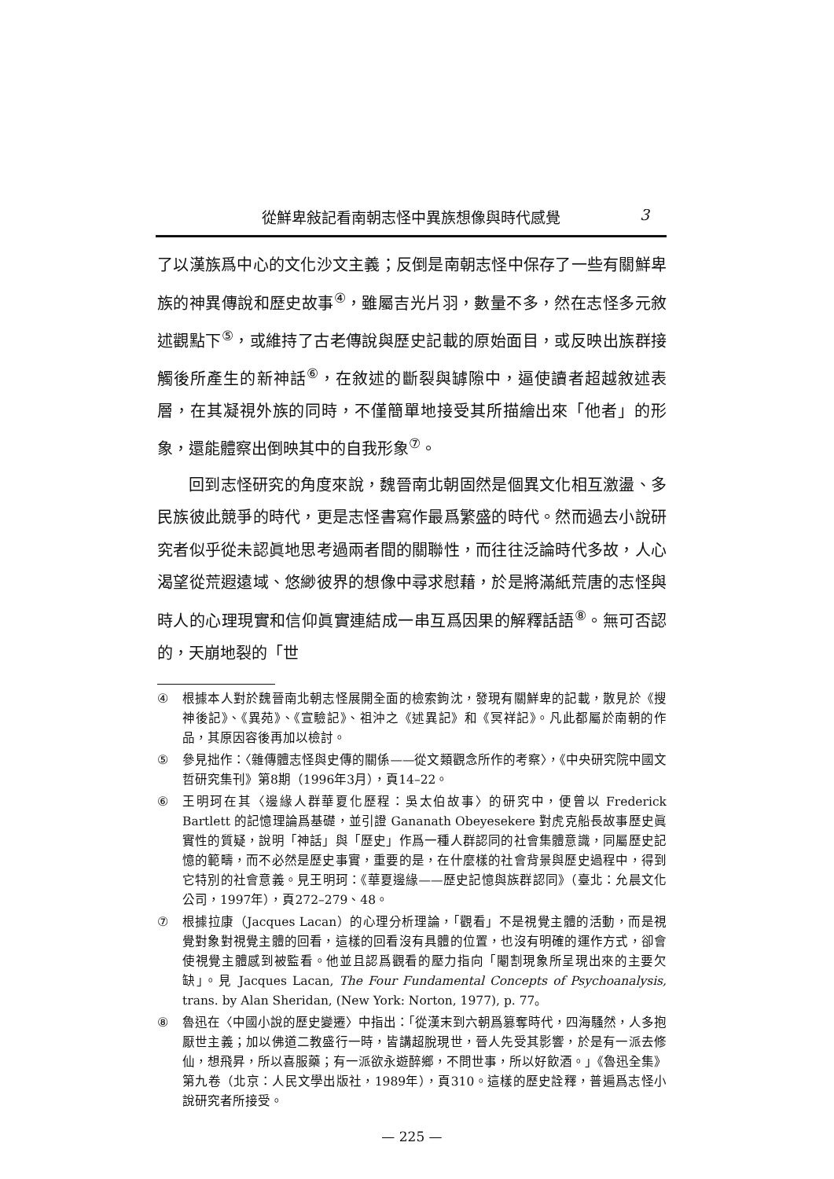從鮮卑敍記看南朝志怪中異族想像與時代感覺 3
了以漢族爲中心的文化沙文主義；反倒是南朝志怪中保存了一些有關鮮卑族的神異傳說和歷史故事<sup>④</sup>，雖屬吉光片羽，數量不多，然在志怪多元敘述觀點下<sup>⑤</sup>，或維持了古老傳說與歷史記載的原始面目，或反映出族群接觸後所產生的新神話<sup>⑥</sup>，在敘述的斷裂與罅隙中，逼使讀者超越敘述表層，在其凝視外族的同時，不僅簡單地接受其所描繪出來「他者」的形象，還能體察出倒映其中的自我形象<sup>⑦</sup>。
回到志怪研究的角度來說，魏晉南北朝固然是個異文化相互激盪、多民族彼此競爭的時代，更是志怪書寫作最爲繁盛的時代。然而過去小說研究者似乎從未認眞地思考過兩者間的關聯性，而往往泛論時代多故，人心渴望從荒遐遠域、悠緲彼界的想像中尋求慰藉，於是將滿紙荒唐的志怪與時人的心理現實和信仰眞實連結成一串互爲因果的解釋話語<sup>⑧</sup>。無可否認的，天崩地裂的「世
④ 根據本人對於魏晉南北朝志怪展開全面的檢索鉤沈，發現有關鮮卑的記載，散見於《搜神後記》、《異苑》、《宣驗記》、祖沖之《述異記》和《冥祥記》。凡此都屬於南朝的作品，其原因容後再加以檢討。
⑤ 參見拙作：〈雜傳體志怪與史傳的關係——從文類觀念所作的考察〉，《中央研究院中國文哲研究集刊》第8期（1996年3月），頁14–22。
⑥ 王明珂在其〈邊緣人群華夏化歷程：吳太伯故事〉的研究中，便曾以 Frederick Bartlett 的記憶理論爲基礎，並引證 Gananath Obeyesekere 對虎克船長故事歷史眞實性的質疑，說明「神話」與「歷史」作爲一種人群認同的社會集體意識，同屬歷史記憶的範疇，而不必然是歷史事實，重要的是，在什麼樣的社會背景與歷史過程中，得到它特別的社會意義。見王明珂：《華夏邊緣——歷史記憶與族群認同》（臺北：允晨文化公司，1997年），頁272–279、48。
⑦ 根據拉康（Jacques Lacan）的心理分析理論，「觀看」不是視覺主體的活動，而是視覺對象對視覺主體的回看，這樣的回看沒有具體的位置，也沒有明確的運作方式，卻會使視覺主體感到被監看。他並且認爲觀看的壓力指向「閹割現象所呈現出來的主要欠缺」。見 Jacques Lacan, The Four Fundamental Concepts of Psychoanalysis, trans. by Alan Sheridan, (New York: Norton, 1977), p. 77。
⑧ 魯迅在〈中國小說的歷史變遷〉中指出：「從漢末到六朝爲篡奪時代，四海騷然，人多抱厭世主義；加以佛道二教盛行一時，皆講超脫現世，晉人先受其影響，於是有一派去修仙，想飛昇，所以喜服藥；有一派欲永遊醉鄉，不問世事，所以好飲酒。」《魯迅全集》第九卷（北京：人民文學出版社，1989年），頁310。這樣的歷史詮釋，普遍爲志怪小說研究者所接受。
— 225 —